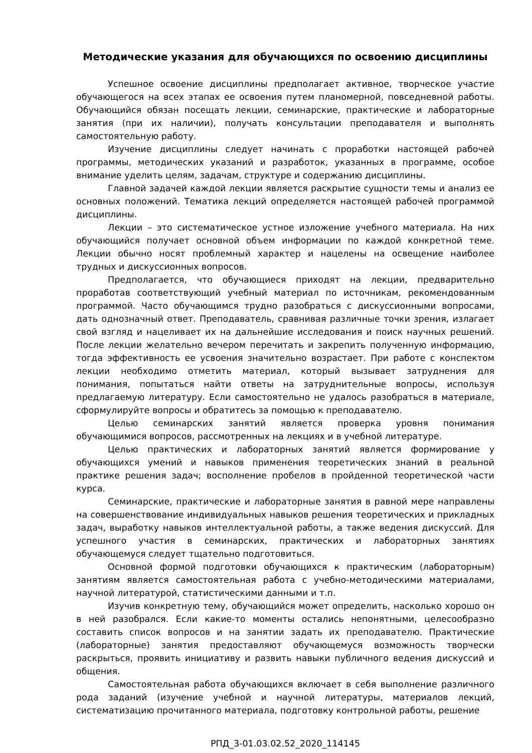Методические указания для обучающихся по освоению дисциплины
Успешное освоение дисциплины предполагает активное, творческое участие обучающегося на всех этапах ее освоения путем планомерной, повседневной работы. Обучающийся обязан посещать лекции, семинарские, практические и лабораторные занятия (при их наличии), получать консультации преподавателя и выполнять самостоятельную работу.
Изучение дисциплины следует начинать с проработки настоящей рабочей программы, методических указаний и разработок, указанных в программе, особое внимание уделить целям, задачам, структуре и содержанию дисциплины.
Главной задачей каждой лекции является раскрытие сущности темы и анализ ее основных положений. Тематика лекций определяется настоящей рабочей программой дисциплины.
Лекции – это систематическое устное изложение учебного материала. На них обучающийся получает основной объем информации по каждой конкретной теме. Лекции обычно носят проблемный характер и нацелены на освещение наиболее трудных и дискуссионных вопросов.
Предполагается, что обучающиеся приходят на лекции, предварительно проработав соответствующий учебный материал по источникам, рекомендованным программой. Часто обучающимся трудно разобраться с дискуссионными вопросами, дать однозначный ответ. Преподаватель, сравнивая различные точки зрения, излагает свой взгляд и нацеливает их на дальнейшие исследования и поиск научных решений. После лекции желательно вечером перечитать и закрепить полученную информацию, тогда эффективность ее усвоения значительно возрастает. При работе с конспектом лекции необходимо отметить материал, который вызывает затруднения для понимания, попытаться найти ответы на затруднительные вопросы, используя предлагаемую литературу. Если самостоятельно не удалось разобраться в материале, сформулируйте вопросы и обратитесь за помощью к преподавателю.
Целью семинарских занятий является проверка уровня понимания обучающимися вопросов, рассмотренных на лекциях и в учебной литературе.
Целью практических и лабораторных занятий является формирование у обучающихся умений и навыков применения теоретических знаний в реальной практике решения задач; восполнение пробелов в пройденной теоретической части курса.
Семинарские, практические и лабораторные занятия в равной мере направлены на совершенствование индивидуальных навыков решения теоретических и прикладных задач, выработку навыков интеллектуальной работы, а также ведения дискуссий. Для успешного участия в семинарских, практических и лабораторных занятиях обучающемуся следует тщательно подготовиться.
Основной формой подготовки обучающихся к практическим (лабораторным) занятиям является самостоятельная работа с учебно-методическими материалами, научной литературой, статистическими данными и т.п.
Изучив конкретную тему, обучающийся может определить, насколько хорошо он в ней разобрался. Если какие-то моменты остались непонятными, целесообразно составить список вопросов и на занятии задать их преподавателю. Практические (лабораторные) занятия предоставляют обучающемуся возможность творчески раскрыться, проявить инициативу и развить навыки публичного ведения дискуссий и общения.
Самостоятельная работа обучающихся включает в себя выполнение различного рода заданий (изучение учебной и научной литературы, материалов лекций, систематизацию прочитанного материала, подготовку контрольной работы, решение
РПД_3-01.03.02.52_2020_114145